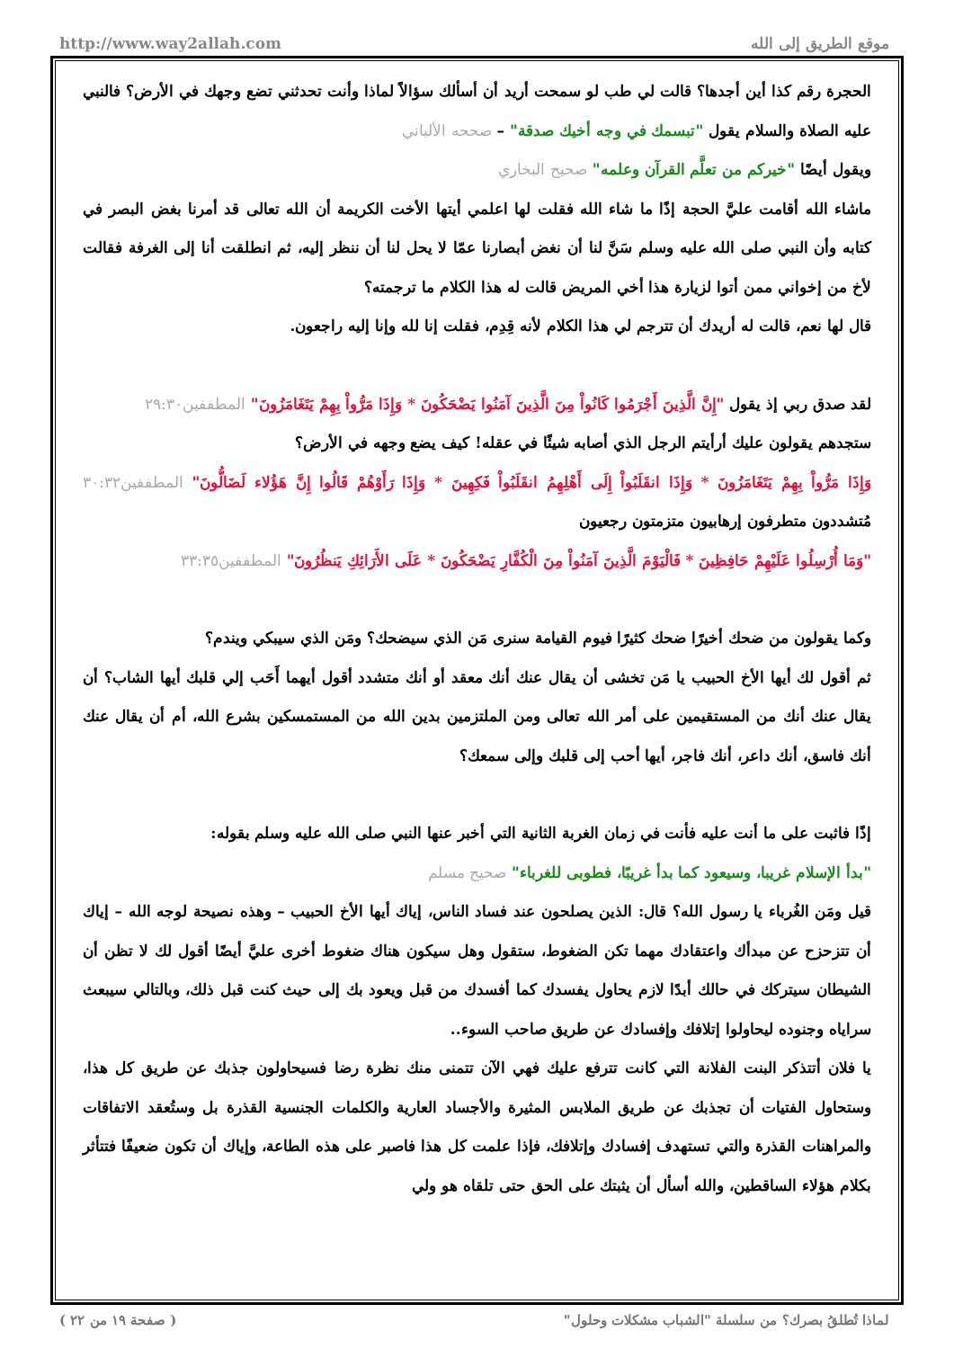http://www.way2allah.com موقع الطريق إلى الله
الحجرة رقم كذا أين أجدها؟ قالت لي طب لو سمحت أريد أن أسألك سؤالاً لماذا وأنت تحدثني تضع وجهك في الأرض؟ فالنبي عليه الصلاة والسلام يقول "تبسمك في وجه أخيك صدقة" – صححه الألباني
ويقول أيضًا "خيركم من تعلَّم القرآن وعلمه" صحيح البخاري
ماشاء الله أقامت عليَّ الحجة إذًا ما شاء الله فقلت لها اعلمي أيتها الأخت الكريمة أن الله تعالى قد أمرنا بغض البصر في كتابه وأن النبي صلى الله عليه وسلم سَنَّ لنا أن نغض أبصارنا عمّا لا يحل لنا أن ننظر إليه، ثم انطلقت أنا إلى الغرفة فقالت لأخ من إخواني ممن أتوا لزيارة هذا أخي المريض قالت له هذا الكلام ما ترجمته؟
قال لها نعم، قالت له أريدك أن تترجم لي هذا الكلام لأنه قِدِم، فقلت إنا لله وإنا إليه راجعون.
لقد صدق ربي إذ يقول "إِنَّ الَّذِينَ أَجْرَمُوا كَانُواْ مِنَ الَّذِينَ آمَنُوا يَضْحَكُونَ * وَإِذَا مَرُّواْ بِهِمْ يَتَغَامَزُونَ" المطففين٢٩:٣٠
ستجدهم يقولون عليك أرأيتم الرجل الذي أصابه شيئًا في عقله! كيف يضع وجهه في الأرض؟
وَإِذَا مَرُّواْ بِهِمْ يَتَغَامَزُونَ * وَإِذَا انقَلَبُواْ إِلَى أَهْلِهِمُ انقَلَبُواْ فَكِهِينَ * وَإِذَا رَأَوْهُمْ قَالُوا إِنَّ هَؤُلاء لَضَالُّونَ" المطففين٣٠:٣٢ مُتشددون متطرفون إرهابيون متزمتون رجعيون
"وَمَا أُرْسِلُوا عَلَيْهِمْ حَافِظِينَ * فَالْيَوْمَ الَّذِينَ آمَنُواْ مِنَ الْكُفَّارِ يَضْحَكُونَ * عَلَى الأَرَائِكِ يَنظُرُونَ" المطففين٣٣:٣٥
وكما يقولون من ضحك أخيرًا ضحك كثيرًا فيوم القيامة سنرى مَن الذي سيضحك؟ ومَن الذي سيبكي ويندم؟
ثم أقول لك أيها الأخ الحبيب يا مَن تخشى أن يقال عنك أنك معقد أو أنك متشدد أقول أيهما أَحَب إلي قلبك أيها الشاب؟ أن يقال عنك أنك من المستقيمين على أمر الله تعالى ومن الملتزمين بدين الله من المستمسكين بشرع الله، أم أن يقال عنك أنك فاسق، أنك داعر، أنك فاجر، أيها أحب إلى قلبك وإلى سمعك؟
إذًا فاثبت على ما أنت عليه فأنت في زمان الغربة الثانية التي أخبر عنها النبي صلى الله عليه وسلم بقوله:
"بدأ الإسلام غريبا، وسيعود كما بدأ غريبًا، فطوبى للغرباء" صحيح مسلم
قيل ومَن الغُرباء يا رسول الله؟ قال: الذين يصلحون عند فساد الناس، إياك أيها الأخ الحبيب – وهذه نصيحة لوجه الله – إياك أن تتزحزح عن مبدأك واعتقادك مهما تكن الضغوط، ستقول وهل سيكون هناك ضغوط أخرى عليَّ أيضًا أقول لك لا تظن أن الشيطان سيتركك في حالك أبدًا لازم يحاول يفسدك كما أفسدك من قبل ويعود بك إلى حيث كنت قبل ذلك، وبالتالي سيبعث سراياه وجنوده ليحاولوا إتلافك وإفسادك عن طريق صاحب السوء..
يا فلان أتتذكر البنت الفلانة التي كانت تترفع عليك فهي الآن تتمنى منك نظرة رضا فسيحاولون جذبك عن طريق كل هذا، وستحاول الفتيات أن تجذبك عن طريق الملابس المثيرة والأجساد العارية والكلمات الجنسية القذرة بل وستُعقد الاتفاقات والمراهنات القذرة والتي تستهدف إفسادك وإتلافك، فإذا علمت كل هذا فاصبر على هذه الطاعة، وإياك أن تكون ضعيفًا فتتأثر بكلام هؤلاء الساقطين، والله أسأل أن يثبتك على الحق حتى تلقاه هو ولي
لماذا تُطلقُ بصرك؟ من سلسلة "الشباب مشكلات وحلول" ( صفحة ١٩ من ٢٢ )